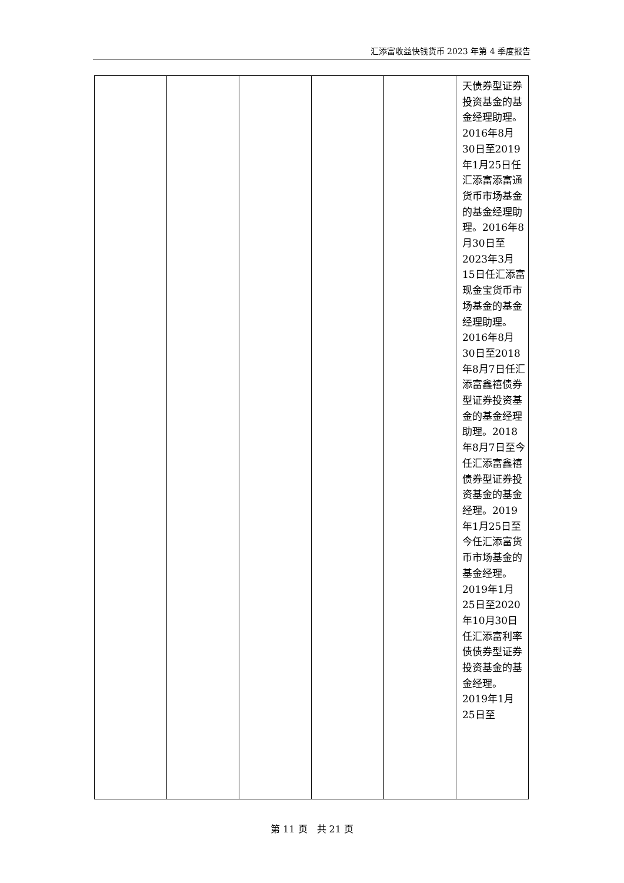汇添富收益快钱货币 2023 年第 4 季度报告
| | | | | | 天债券型证券投资基金的基金经理助理。2016年8月30日至2019年1月25日任汇添富添富通货币市场基金的基金经理助理。2016年8月30日至2023年3月15日任汇添富现金宝货币市场基金的基金经理助理。2016年8月30日至2018年8月7日任汇添富鑫禧债券型证券投资基金的基金经理助理。2018年8月7日至今任汇添富鑫禧债券型证券投资基金的基金经理。2019年1月25日至今任汇添富货币市场基金的基金经理。2019年1月25日至2020年10月30日任汇添富利率债债券型证券投资基金的基金经理。2019年1月25日至 |
第 11 页　共 21 页